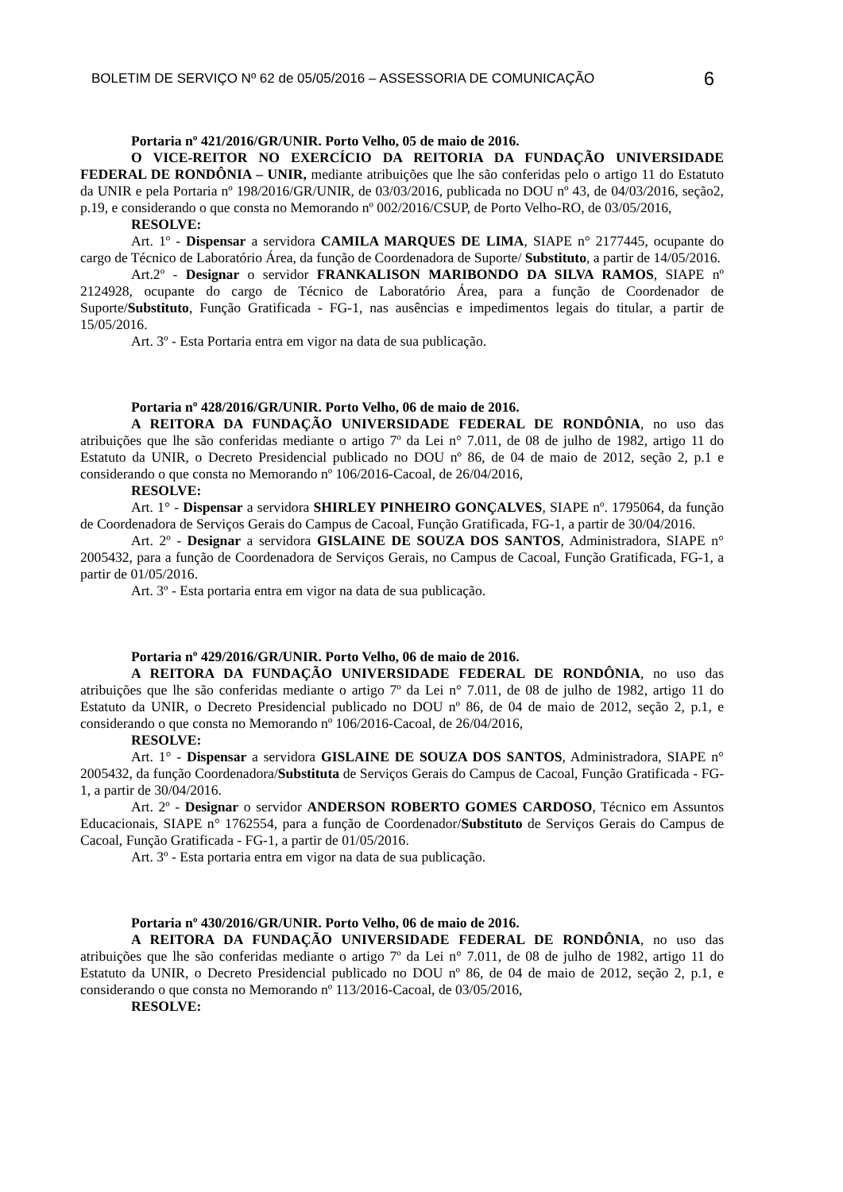BOLETIM DE SERVIÇO Nº 62 de 05/05/2016 – ASSESSORIA DE COMUNICAÇÃO 6
Portaria nº 421/2016/GR/UNIR. Porto Velho, 05 de maio de 2016.
O VICE-REITOR NO EXERCÍCIO DA REITORIA DA FUNDAÇÃO UNIVERSIDADE FEDERAL DE RONDÔNIA – UNIR, mediante atribuições que lhe são conferidas pelo o artigo 11 do Estatuto da UNIR e pela Portaria nº 198/2016/GR/UNIR, de 03/03/2016, publicada no DOU nº 43, de 04/03/2016, seção2, p.19, e considerando o que consta no Memorando nº 002/2016/CSUP, de Porto Velho-RO, de 03/05/2016,
RESOLVE:
Art. 1º - Dispensar a servidora CAMILA MARQUES DE LIMA, SIAPE n° 2177445, ocupante do cargo de Técnico de Laboratório Área, da função de Coordenadora de Suporte/ Substituto, a partir de 14/05/2016.
Art.2º - Designar o servidor FRANKALISON MARIBONDO DA SILVA RAMOS, SIAPE nº 2124928, ocupante do cargo de Técnico de Laboratório Área, para a função de Coordenador de Suporte/Substituto, Função Gratificada - FG-1, nas ausências e impedimentos legais do titular, a partir de 15/05/2016.
Art. 3º - Esta Portaria entra em vigor na data de sua publicação.
Portaria nº 428/2016/GR/UNIR. Porto Velho, 06 de maio de 2016.
A REITORA DA FUNDAÇÃO UNIVERSIDADE FEDERAL DE RONDÔNIA, no uso das atribuições que lhe são conferidas mediante o artigo 7º da Lei n° 7.011, de 08 de julho de 1982, artigo 11 do Estatuto da UNIR, o Decreto Presidencial publicado no DOU nº 86, de 04 de maio de 2012, seção 2, p.1 e considerando o que consta no Memorando nº 106/2016-Cacoal, de 26/04/2016,
RESOLVE:
Art. 1° - Dispensar a servidora SHIRLEY PINHEIRO GONÇALVES, SIAPE nº. 1795064, da função de Coordenadora de Serviços Gerais do Campus de Cacoal, Função Gratificada, FG-1, a partir de 30/04/2016.
Art. 2º - Designar a servidora GISLAINE DE SOUZA DOS SANTOS, Administradora, SIAPE n° 2005432, para a função de Coordenadora de Serviços Gerais, no Campus de Cacoal, Função Gratificada, FG-1, a partir de 01/05/2016.
Art. 3º - Esta portaria entra em vigor na data de sua publicação.
Portaria nº 429/2016/GR/UNIR. Porto Velho, 06 de maio de 2016.
A REITORA DA FUNDAÇÃO UNIVERSIDADE FEDERAL DE RONDÔNIA, no uso das atribuições que lhe são conferidas mediante o artigo 7º da Lei n° 7.011, de 08 de julho de 1982, artigo 11 do Estatuto da UNIR, o Decreto Presidencial publicado no DOU nº 86, de 04 de maio de 2012, seção 2, p.1, e considerando o que consta no Memorando nº 106/2016-Cacoal, de 26/04/2016,
RESOLVE:
Art. 1° - Dispensar a servidora GISLAINE DE SOUZA DOS SANTOS, Administradora, SIAPE n° 2005432, da função Coordenadora/Substituta de Serviços Gerais do Campus de Cacoal, Função Gratificada - FG-1, a partir de 30/04/2016.
Art. 2º - Designar o servidor ANDERSON ROBERTO GOMES CARDOSO, Técnico em Assuntos Educacionais, SIAPE n° 1762554, para a função de Coordenador/Substituto de Serviços Gerais do Campus de Cacoal, Função Gratificada - FG-1, a partir de 01/05/2016.
Art. 3º - Esta portaria entra em vigor na data de sua publicação.
Portaria nº 430/2016/GR/UNIR. Porto Velho, 06 de maio de 2016.
A REITORA DA FUNDAÇÃO UNIVERSIDADE FEDERAL DE RONDÔNIA, no uso das atribuições que lhe são conferidas mediante o artigo 7º da Lei n° 7.011, de 08 de julho de 1982, artigo 11 do Estatuto da UNIR, o Decreto Presidencial publicado no DOU nº 86, de 04 de maio de 2012, seção 2, p.1, e considerando o que consta no Memorando nº 113/2016-Cacoal, de 03/05/2016,
RESOLVE: